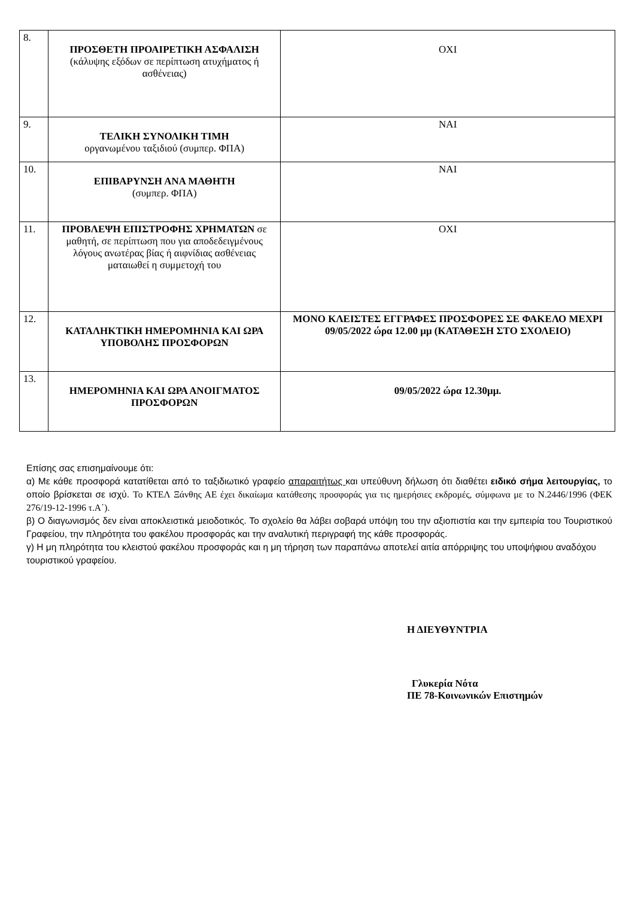| 8. | ΠΡΟΣΘΕΤΗ ΠΡΟΑΙΡΕΤΙΚΗ ΑΣΦΑΛΙΣΗ (κάλυψης εξόδων σε περίπτωση ατυχήματος ή ασθένειας) | ΟΧΙ |
| 9. | ΤΕΛΙΚΗ ΣΥΝΟΛΙΚΗ ΤΙΜΗ οργανωμένου ταξιδιού (συμπερ. ΦΠΑ) | ΝΑΙ |
| 10. | ΕΠΙΒΑΡΥΝΣΗ ΑΝΑ ΜΑΘΗΤΗ (συμπερ. ΦΠΑ) | ΝΑΙ |
| 11. | ΠΡΟΒΛΕΨΗ ΕΠΙΣΤΡΟΦΗΣ ΧΡΗΜΑΤΩΝ σε μαθητή, σε περίπτωση που για αποδεδειγμένους λόγους ανωτέρας βίας ή αιφνίδιας ασθένειας ματαιωθεί η συμμετοχή του | ΟΧΙ |
| 12. | ΚΑΤΑΛΗΚΤΙΚΗ ΗΜΕΡΟΜΗΝΙΑ ΚΑΙ ΩΡΑ ΥΠΟΒΟΛΗΣ ΠΡΟΣΦΟΡΩΝ | ΜΟΝΟ ΚΛΕΙΣΤΕΣ ΕΓΓΡΑΦΕΣ ΠΡΟΣΦΟΡΕΣ ΣΕ ΦΑΚΕΛΟ ΜΕΧΡΙ 09/05/2022 ώρα 12.00 μμ (ΚΑΤΑΘΕΣΗ ΣΤΟ ΣΧΟΛΕΙΟ) |
| 13. | ΗΜΕΡΟΜΗΝΙΑ ΚΑΙ ΩΡΑ ΑΝΟΙΓΜΑΤΟΣ ΠΡΟΣΦΟΡΩΝ | 09/05/2022 ώρα 12.30μμ. |
Επίσης σας επισημαίνουμε ότι:
α) Με κάθε προσφορά κατατίθεται από το ταξιδιωτικό γραφείο απαραιτήτως και υπεύθυνη δήλωση ότι διαθέτει ειδικό σήμα λειτουργίας, το οποίο βρίσκεται σε ισχύ. Το ΚΤΕΛ Ξάνθης ΑΕ έχει δικαίωμα κατάθεσης προσφοράς για τις ημερήσιες εκδρομές, σύμφωνα με το Ν.2446/1996 (ΦΕΚ 276/19-12-1996 τ.Α΄).
β) Ο διαγωνισμός δεν είναι αποκλειστικά μειοδοτικός. Το σχολείο θα λάβει σοβαρά υπόψη του την αξιοπιστία και την εμπειρία του Τουριστικού Γραφείου, την πληρότητα του φακέλου προσφοράς και την αναλυτική περιγραφή της κάθε προσφοράς.
γ) Η μη πληρότητα του κλειστού φακέλου προσφοράς και η μη τήρηση των παραπάνω αποτελεί αιτία απόρριψης του υποψήφιου αναδόχου τουριστικού γραφείου.
Η ΔΙΕΥΘΥΝΤΡΙΑ
Γλυκερία Νότα
ΠΕ 78-Κοινωνικών Επιστημών